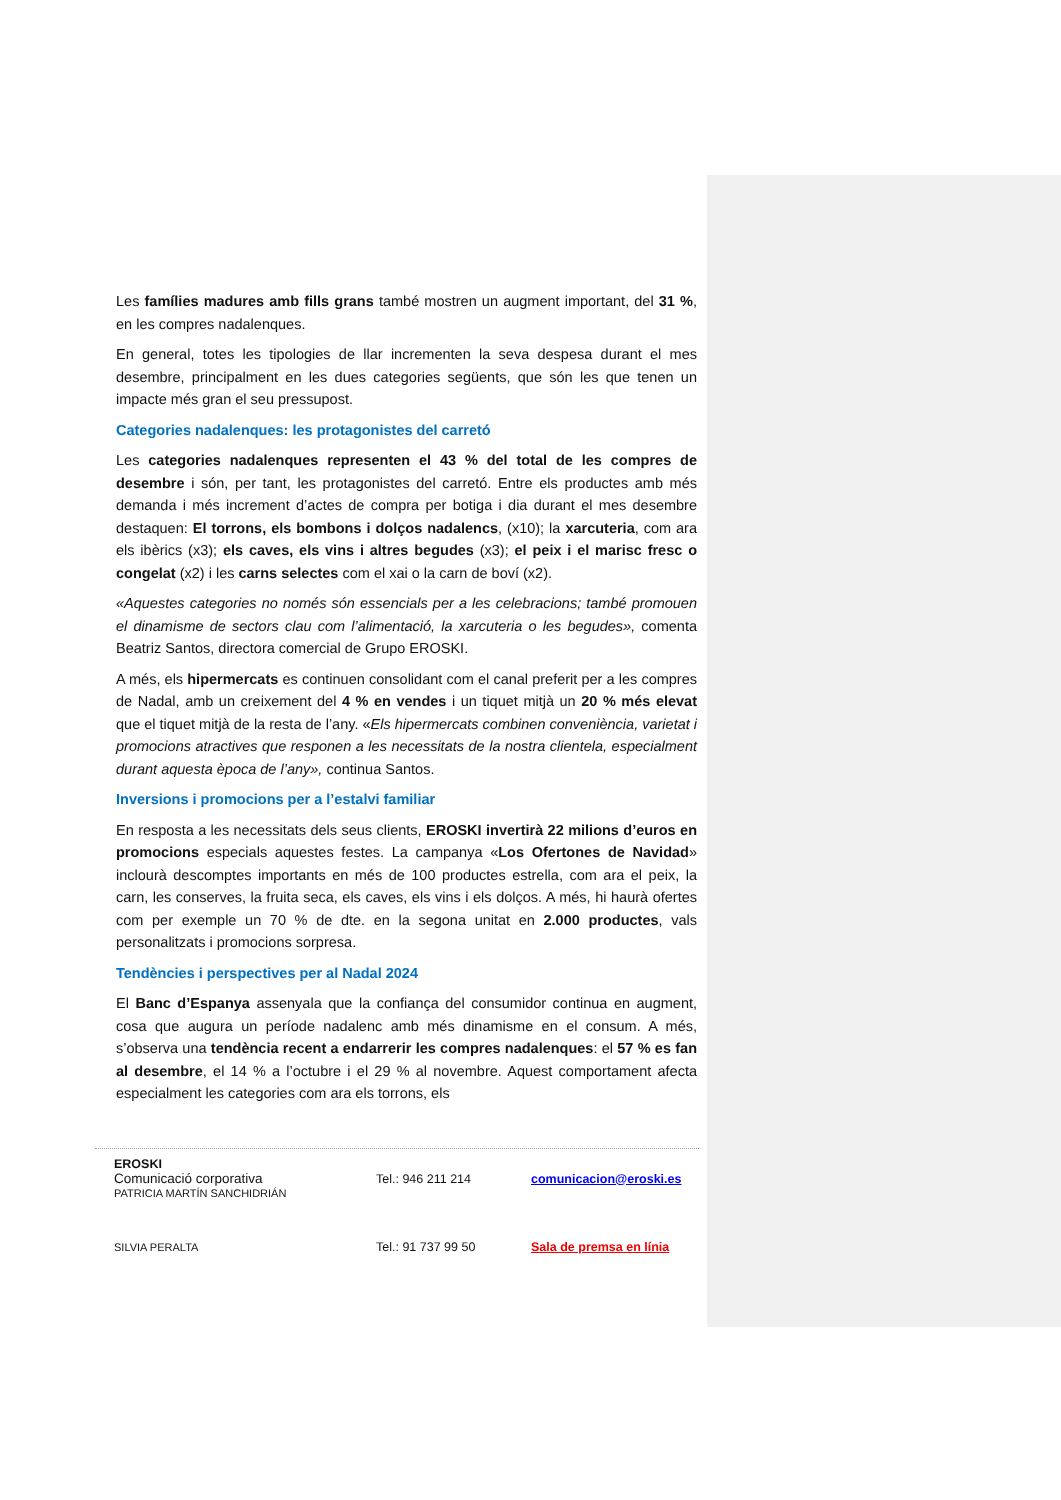Les famílies madures amb fills grans també mostren un augment important, del 31 %, en les compres nadalenques.
En general, totes les tipologies de llar incrementen la seva despesa durant el mes desembre, principalment en les dues categories següents, que són les que tenen un impacte més gran el seu pressupost.
Categories nadalenques: les protagonistes del carretó
Les categories nadalenques representen el 43 % del total de les compres de desembre i són, per tant, les protagonistes del carretó. Entre els productes amb més demanda i més increment d’actes de compra per botiga i dia durant el mes desembre destaquen: El torrons, els bombons i dolços nadalencs, (x10); la xarcuteria, com ara els ibèrics (x3); els caves, els vins i altres begudes (x3); el peix i el marisc fresc o congelat (x2) i les carns selectes com el xai o la carn de boví (x2).
«Aquestes categories no només són essencials per a les celebracions; també promouen el dinamisme de sectors clau com l’alimentació, la xarcuteria o les begudes», comenta Beatriz Santos, directora comercial de Grupo EROSKI.
A més, els hipermercats es continuen consolidant com el canal preferit per a les compres de Nadal, amb un creixement del 4 % en vendes i un tiquet mitjà un 20 % més elevat que el tiquet mitjà de la resta de l’any. «Els hipermercats combinen conveniència, varietat i promocions atractives que responen a les necessitats de la nostra clientela, especialment durant aquesta època de l’any», continua Santos.
Inversions i promocions per a l’estalvi familiar
En resposta a les necessitats dels seus clients, EROSKI invertirà 22 milions d’euros en promocions especials aquestes festes. La campanya «Los Ofertones de Navidad» inclourà descomptes importants en més de 100 productes estrella, com ara el peix, la carn, les conserves, la fruita seca, els caves, els vins i els dolços. A més, hi haurà ofertes com per exemple un 70 % de dte. en la segona unitat en 2.000 productes, vals personalitzats i promocions sorpresa.
Tendències i perspectives per al Nadal 2024
El Banc d’Espanya assenyala que la confiança del consumidor continua en augment, cosa que augura un període nadalenc amb més dinamisme en el consum. A més, s’observa una tendència recent a endarrerir les compres nadalenques: el 57 % es fan al desembre, el 14 % a l’octubre i el 29 % al novembre. Aquest comportament afecta especialment les categories com ara els torrons, els
EROSKI
Comunicació corporativa
PATRICIA MARTÍN SANCHIDRIÁN
Tel.: 946 211 214 comunicacion@eroski.es
SILVIA PERALTA Tel.: 91 737 99 50 Sala de premsa en línia